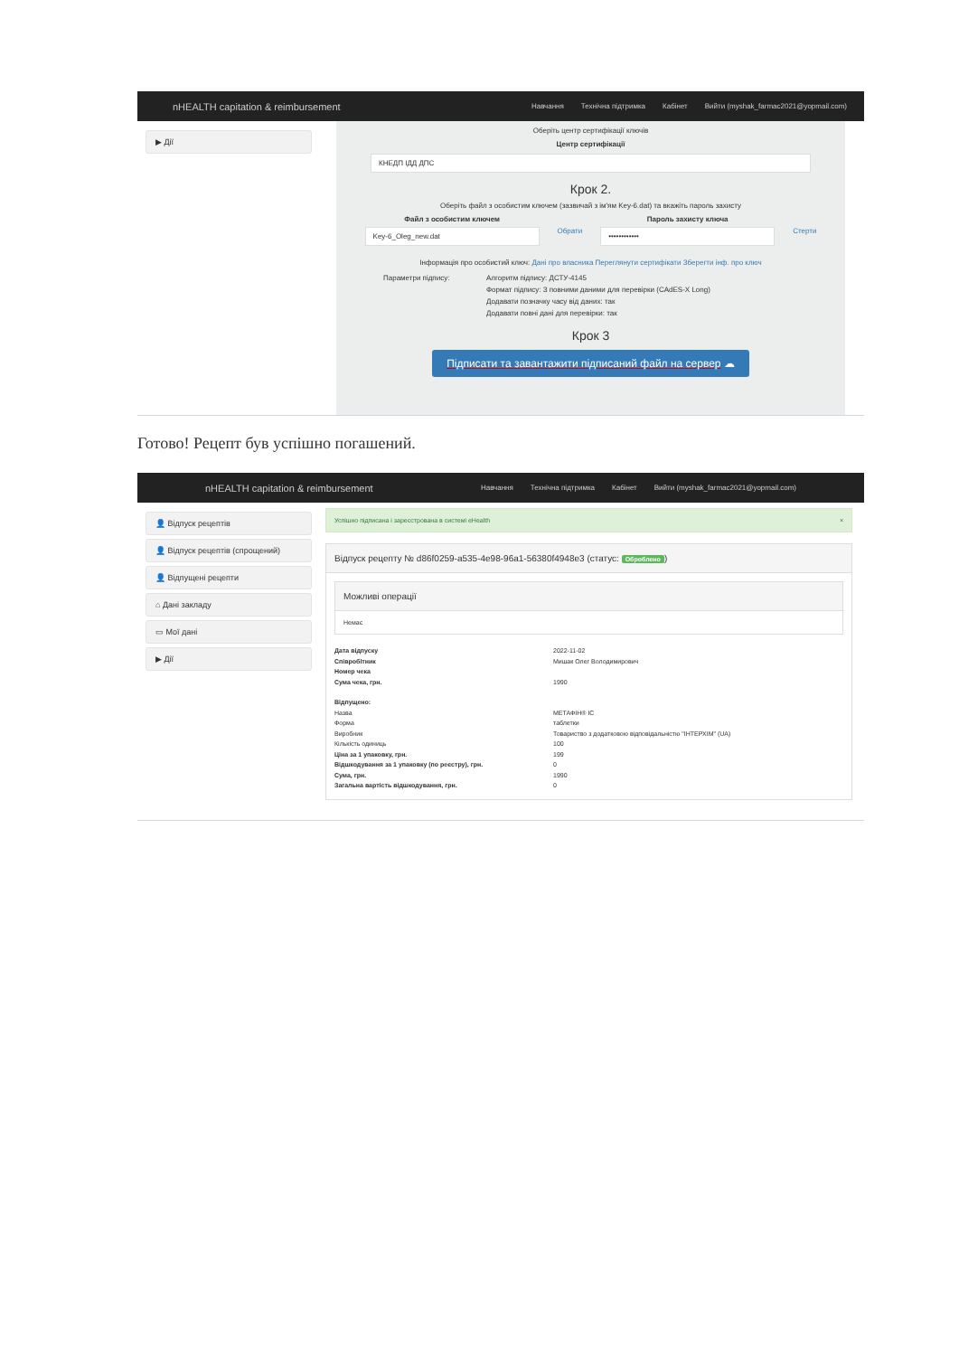nHEALTH capitation & reimbursement
Навчання Технічна підтримка Кабінет Вийти (myshak_farmac2021@yopmail.com)
▶ Дії
Оберіть центр сертифікації ключів
Центр сертифікації
КНЕДП ІДД ДПС
Крок 2.
Оберіть файл з особистим ключем (зазвичай з ім'ям Key-6.dat) та вкажіть пароль захисту
Файл з особистим ключем
Key-6_Oleg_new.dat
Обрати
Пароль захисту ключа
••••••••••••
Стерти
Інформація про особистий ключ: Дані про власника Переглянути сертифікати Зберегти інф. про ключ
Параметри підпису: Алгоритм підпису: ДСТУ-4145
Формат підпису: З повними даними для перевірки (CAdES-X Long)
Додавати позначку часу від даних: так
Додавати повні дані для перевірки: так
Крок 3
Підписати та завантажити підписаний файл на сервер ☁
Готово! Рецепт був успішно погашений.
nHEALTH capitation & reimbursement
Навчання Технічна підтримка Кабінет Вийти (myshak_farmac2021@yopmail.com)
👤 Відпуск рецептів
👤 Відпуск рецептів (спрощений)
👤 Відпущені рецепти
⌂ Дані закладу
▭ Мої дані
▶ Дії
Успішно підписана і зареєстрована в системі eHealth ×
Відпуск рецепту № d86f0259-a535-4e98-96a1-56380f4948e3 (статус: Оброблено)
Можливі операції
Немає
Дата відпуску 2022-11-02
Співробітник Мишак Олег Володимирович
Номер чека
Сума чека, грн. 1990
Відпущено:
Назва МЕТАФІН® ІС
Форма таблетки
Виробник Товариство з додатковою відповідальністю "ІНТЕРХІМ" (UA)
Кількість одиниць 100
Ціна за 1 упаковку, грн. 199
Відшкодування за 1 упаковку (по реєстру), грн. 0
Сума, грн. 1990
Загальна вартість відшкодування, грн. 0